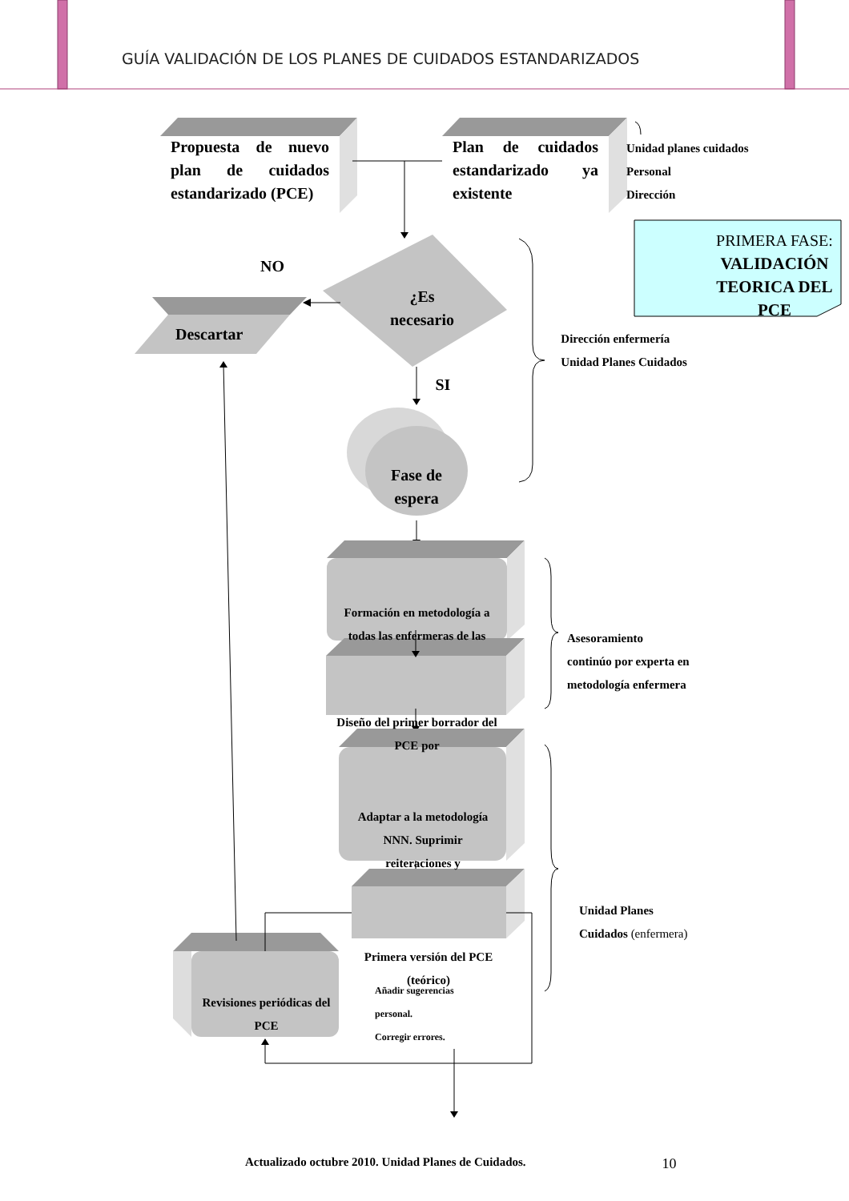GUÍA VALIDACIÓN DE LOS PLANES DE CUIDADOS ESTANDARIZADOS
Propuesta de nuevo plan de cuidados estandarizado (PCE)
Plan de cuidados estandarizado ya existente
Unidad planes cuidados
Personal
Dirección
NO
¿Es
necesario
PRIMERA FASE:
VALIDACIÓN TEORICA DEL PCE
Descartar
SI
Dirección enfermería
Unidad Planes Cuidados
Fase de espera
Formación en metodología a todas las enfermeras de las
Diseño del primer borrador del PCE por
Asesoramiento
continúo por experta en
metodología enfermera
Adaptar a la metodología NNN. Suprimir reiteraciones y
Primera versión del PCE (teórico)
Unidad Planes
Cuidados (enfermera)
Revisiones periódicas del PCE
Añadir sugerencias
personal.
Corregir errores.
Actualizado octubre 2010. Unidad Planes de Cuidados.
10